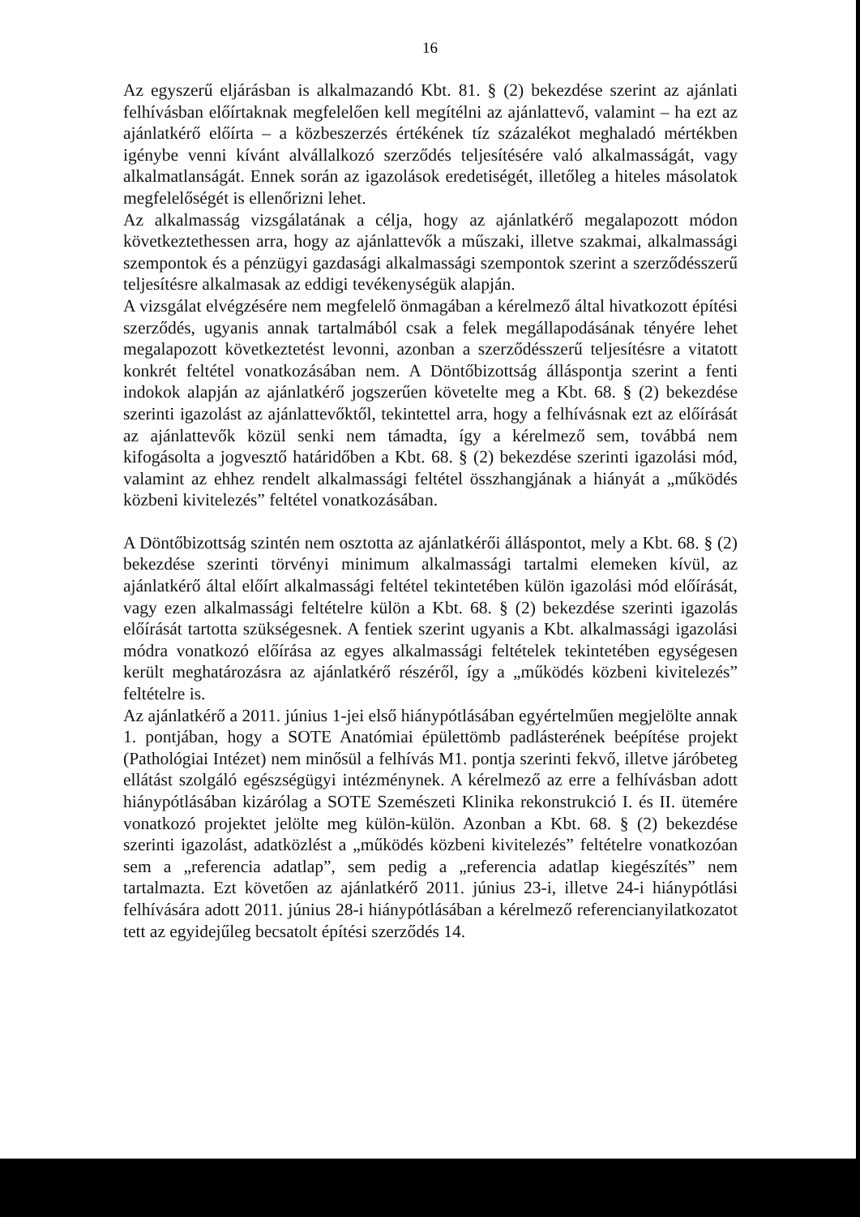16
Az egyszerű eljárásban is alkalmazandó Kbt. 81. § (2) bekezdése szerint az ajánlati felhívásban előírtaknak megfelelően kell megítélni az ajánlattevő, valamint – ha ezt az ajánlatkérő előírta – a közbeszerzés értékének tíz százalékot meghaladó mértékben igénybe venni kívánt alvállalkozó szerződés teljesítésére való alkalmasságát, vagy alkalmatlanságát. Ennek során az igazolások eredetiségét, illetőleg a hiteles másolatok megfelelőségét is ellenőrizni lehet.
Az alkalmasság vizsgálatának a célja, hogy az ajánlatkérő megalapozott módon következtethessen arra, hogy az ajánlattevők a műszaki, illetve szakmai, alkalmassági szempontok és a pénzügyi gazdasági alkalmassági szempontok szerint a szerződésszerű teljesítésre alkalmasak az eddigi tevékenységük alapján.
A vizsgálat elvégzésére nem megfelelő önmagában a kérelmező által hivatkozott építési szerződés, ugyanis annak tartalmából csak a felek megállapodásának tényére lehet megalapozott következtetést levonni, azonban a szerződésszerű teljesítésre a vitatott konkrét feltétel vonatkozásában nem. A Döntőbizottság álláspontja szerint a fenti indokok alapján az ajánlatkérő jogszerűen követelte meg a Kbt. 68. § (2) bekezdése szerinti igazolást az ajánlattevőktől, tekintettel arra, hogy a felhívásnak ezt az előírását az ajánlattevők közül senki nem támadta, így a kérelmező sem, továbbá nem kifogásolta a jogvesztő határidőben a Kbt. 68. § (2) bekezdése szerinti igazolási mód, valamint az ehhez rendelt alkalmassági feltétel összhangjának a hiányát a „működés közbeni kivitelezés” feltétel vonatkozásában.
A Döntőbizottság szintén nem osztotta az ajánlatkérői álláspontot, mely a Kbt. 68. § (2) bekezdése szerinti törvényi minimum alkalmassági tartalmi elemeken kívül, az ajánlatkérő által előírt alkalmassági feltétel tekintetében külön igazolási mód előírását, vagy ezen alkalmassági feltételre külön a Kbt. 68. § (2) bekezdése szerinti igazolás előírását tartotta szükségesnek. A fentiek szerint ugyanis a Kbt. alkalmassági igazolási módra vonatkozó előírása az egyes alkalmassági feltételek tekintetében egységesen került meghatározásra az ajánlatkérő részéről, így a „működés közbeni kivitelezés” feltételre is.
Az ajánlatkérő a 2011. június 1-jei első hiánypótlásában egyértelműen megjelölte annak 1. pontjában, hogy a SOTE Anatómiai épülettömb padlásterének beépítése projekt (Pathológiai Intézet) nem minősül a felhívás M1. pontja szerinti fekvő, illetve járóbeteg ellátást szolgáló egészségügyi intézménynek. A kérelmező az erre a felhívásban adott hiánypótlásában kizárólag a SOTE Szemészeti Klinika rekonstrukció I. és II. ütemére vonatkozó projektet jelölte meg külön-külön. Azonban a Kbt. 68. § (2) bekezdése szerinti igazolást, adatközlést a „működés közbeni kivitelezés” feltételre vonatkozóan sem a „referencia adatlap”, sem pedig a „referencia adatlap kiegészítés” nem tartalmazta. Ezt követően az ajánlatkérő 2011. június 23-i, illetve 24-i hiánypótlási felhívására adott 2011. június 28-i hiánypótlásában a kérelmező referencianyilatkozatot tett az egyidejűleg becsatolt építési szerződés 14.